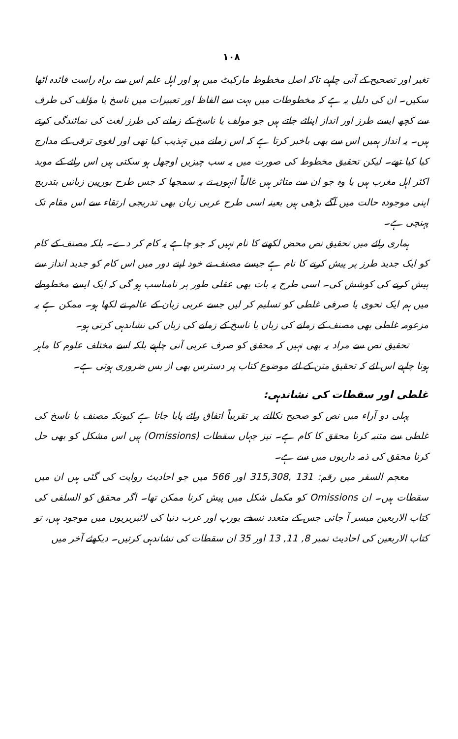۱۰۸
تغیر اور تصحیح کے آنی چاہیے تاکہ اصل مخطوط مارکیٹ میں ہو اور اہل علم اس سے براہ راست فائدہ اٹھا سکیں۔ ان کی دلیل یہ ہے کہ مخطوطات میں بہت سے الفاظ اور تعبیرات میں ناسخ یا مؤلف کی طرف سے کچھ ایسے طرز اور انداز اپنائے جاتے ہیں جو مولف یا ناسخ کے زمانے کی طرز لغت کی نمائندگی کرتے ہیں۔ یہ انداز ہمیں اس سے بھی باخبر کرتا ہے کہ اس زمانے میں تہذیب کیا تھی اور لغوی ترقی کے مدارج کیا کیا تھے۔ لیکن تحقیق مخطوط کی صورت میں یہ سب چیزیں اوجھل ہو سکتی ہیں اس رائے کے موید اکثر اہل مغرب ہیں یا وہ جو ان سے متاثر ہیں غالباً انہوں نے یہ سمجھا کہ جس طرح یورپین زبانیں بتدریج اپنی موجودہ حالت میں آگے بڑھی ہیں بعینہ اسی طرح عربی زبان بھی تدریجی ارتقاء سے اس مقام تک پہنچی ہے۔
ہماری رائے میں تحقیق نص محض لکھنے کا نام نہیں کہ جو چاہے یہ کام کر دے۔ بلکہ مصنف کے کام کو ایک جدید طرز پر پیش کرنے کا نام ہے جیسے مصنف نے خود اپنے دور میں اس کام کو جدید انداز سے پیش کرنے کی کوشش کی۔ اسی طرح یہ بات بھی عقلی طور پر نامناسب ہو گی کہ ایک ایسے مخطوطے میں ہم ایک نحوی یا صرفی غلطی کو تسلیم کر لیں جسے عربی زبان کے عالم نے لکھا ہو۔ ممکن ہے یہ مزعومہ غلطی بھی مصنف کے زمانے کی زبان یا ناسخ کے زمانے کی زبان کی نشاندہی کرتی ہو۔
تحقیق نص سے مراد یہ بھی نہیں کہ محقق کو صرف عربی آنی چاہیے بلکہ اسے مختلف علوم کا ماہر ہونا چاہیے اس لئے کہ تحقیق متن کے لئے موضوع کتاب پر دسترس بھی از بس ضروری ہوتی ہے۔
غلطی اور سقطات کی نشاندہی:
پہلی دو آراء میں نص کو صحیح نکالنے پر تقریباً اتفاق رائے پایا جاتا ہے کیونکہ مصنف یا ناسخ کی غلطی سے متنبہ کرنا محقق کا کام ہے۔ نیز جہاں سقطات (Omissions) ہیں اس مشکل کو بھی حل کرنا محقق کی ذمہ داریوں میں سے ہے۔
معجم السفر میں رقم: 131 ,315,308 اور 566 میں جو احادیث روایت کی گئی ہیں ان میں سقطات ہیں۔ ان Omissions کو مکمل شکل میں پیش کرنا ممکن تھا۔ اگر محقق کو السلفی کی کتاب الاربعین میسر آ جاتی جس کے متعدد نسخے یورپ اور عرب دنیا کی لائبریریوں میں موجود ہیں، تو کتاب الاربعین کی احادیث نمبر 8, 11, 13 اور 35 ان سقطات کی نشاندہی کرتیں۔ دیکھئے آخر میں